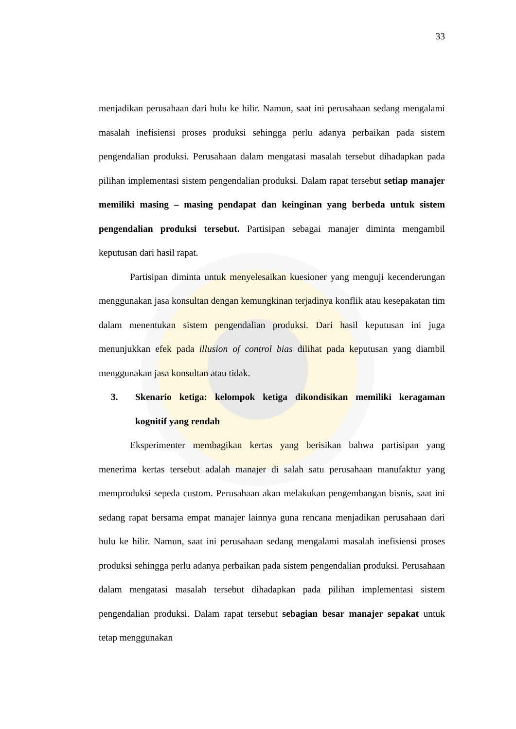33
menjadikan perusahaan dari hulu ke hilir. Namun, saat ini perusahaan sedang mengalami masalah inefisiensi proses produksi sehingga perlu adanya perbaikan pada sistem pengendalian produksi. Perusahaan dalam mengatasi masalah tersebut dihadapkan pada pilihan implementasi sistem pengendalian produksi. Dalam rapat tersebut setiap manajer memiliki masing – masing pendapat dan keinginan yang berbeda untuk sistem pengendalian produksi tersebut. Partisipan sebagai manajer diminta mengambil keputusan dari hasil rapat.
Partisipan diminta untuk menyelesaikan kuesioner yang menguji kecenderungan menggunakan jasa konsultan dengan kemungkinan terjadinya konflik atau kesepakatan tim dalam menentukan sistem pengendalian produksi. Dari hasil keputusan ini juga menunjukkan efek pada illusion of control bias dilihat pada keputusan yang diambil menggunakan jasa konsultan atau tidak.
3. Skenario ketiga: kelompok ketiga dikondisikan memiliki keragaman kognitif yang rendah
Eksperimenter membagikan kertas yang berisikan bahwa partisipan yang menerima kertas tersebut adalah manajer di salah satu perusahaan manufaktur yang memproduksi sepeda custom. Perusahaan akan melakukan pengembangan bisnis, saat ini sedang rapat bersama empat manajer lainnya guna rencana menjadikan perusahaan dari hulu ke hilir. Namun, saat ini perusahaan sedang mengalami masalah inefisiensi proses produksi sehingga perlu adanya perbaikan pada sistem pengendalian produksi. Perusahaan dalam mengatasi masalah tersebut dihadapkan pada pilihan implementasi sistem pengendalian produksi. Dalam rapat tersebut sebagian besar manajer sepakat untuk tetap menggunakan